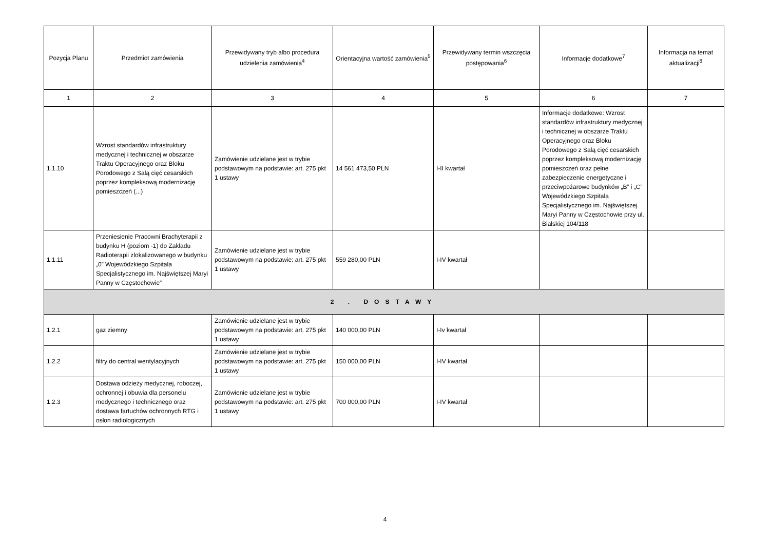| Pozycja Planu | Przedmiot zamówienia | Przewidywany tryb albo procedura udzielenia zamówienia<sup>4</sup> | Orientacyjna wartość zamówienia<sup>5</sup> | Przewidywany termin wszczęcia postępowania<sup>6</sup> | Informacje dodatkowe<sup>7</sup> | Informacja na temat aktualizacji<sup>8</sup> |
| --- | --- | --- | --- | --- | --- | --- |
| 1 | 2 | 3 | 4 | 5 | 6 | 7 |
| 1.1.10 | Wzrost standardów infrastruktury medycznej i technicznej w obszarze Traktu Operacyjnego oraz Bloku Porodowego z Salą cięć cesarskich poprzez kompleksową modernizację pomieszczeń (...) | Zamówienie udzielane jest w trybie podstawowym na podstawie: art. 275 pkt 1 ustawy | 14 561 473,50 PLN | I-II kwartał | Informacje dodatkowe: Wzrost standardów infrastruktury medycznej i technicznej w obszarze Traktu Operacyjnego oraz Bloku Porodowego z Salą cięć cesarskich poprzez kompleksową modernizację pomieszczeń oraz pełne zabezpieczenie energetyczne i przeciwpożarowe budynków „B” i „C” Wojewódzkiego Szpitala Specjalistycznego im. Najświętszej Maryi Panny w Częstochowie przy ul. Bialskiej 104/118 | |
| 1.1.11 | Przeniesienie Pracowni Brachyterapii z budynku H (poziom -1) do Zakładu Radioterapii zlokalizowanego w budynku „0” Wojewódzkiego Szpitala Specjalistycznego im. Najświętszej Maryi Panny w Częstochowie” | Zamówienie udzielane jest w trybie podstawowym na podstawie: art. 275 pkt 1 ustawy | 559 280,00 PLN | I-IV kwartał | | |
| 2 . DOSTAWY | | | | | | |
| 1.2.1 | gaz ziemny | Zamówienie udzielane jest w trybie podstawowym na podstawie: art. 275 pkt 1 ustawy | 140 000,00 PLN | I-Iv kwartał | | |
| 1.2.2 | filtry do central wentylacyjnych | Zamówienie udzielane jest w trybie podstawowym na podstawie: art. 275 pkt 1 ustawy | 150 000,00 PLN | I-IV kwartał | | |
| 1.2.3 | Dostawa odzieży medycznej, roboczej, ochronnej i obuwia dla personelu medycznego i technicznego oraz dostawa fartuchów ochronnych RTG i osłon radiologicznych | Zamówienie udzielane jest w trybie podstawowym na podstawie: art. 275 pkt 1 ustawy | 700 000,00 PLN | I-IV kwartał | | |
4